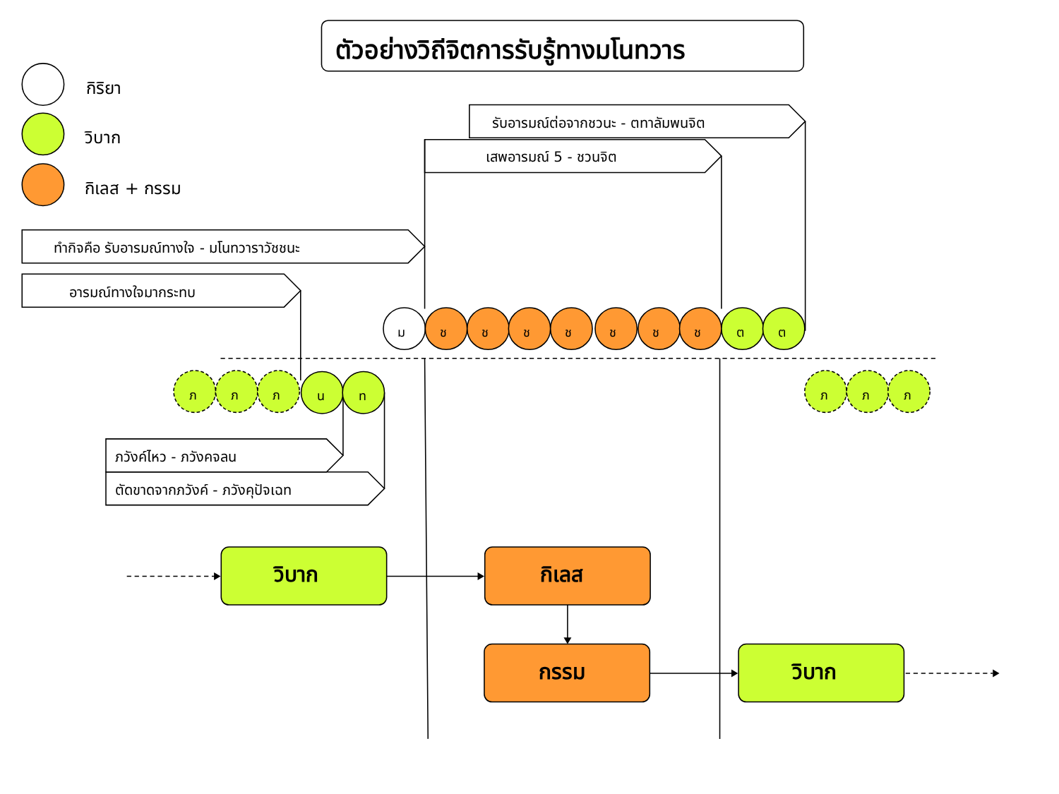ตัวอย่างวิถีจิตการรับรู้ทางมโนทวาร
กิริยา
วิบาก
กิเลส + กรรม
รับอารมณ์ต่อจากชวนะ - ตทาลัมพนจิต
เสพอารมณ์ 5 - ชวนจิต
ทำกิจคือ รับอารมณ์ทางใจ - มโนทวาราวัชชนะ
อารมณ์ทางใจมากระทบ
ม ช ช ช ช ช ช ช ต ต
ภ ภ ภ น ท ภ ภ ภ
ภวังค์ไหว - ภวังคจลน
ตัดขาดจากภวังค์ - ภวังคุปัจเฉท
วิบาก กิเลส
กรรม วิบาก